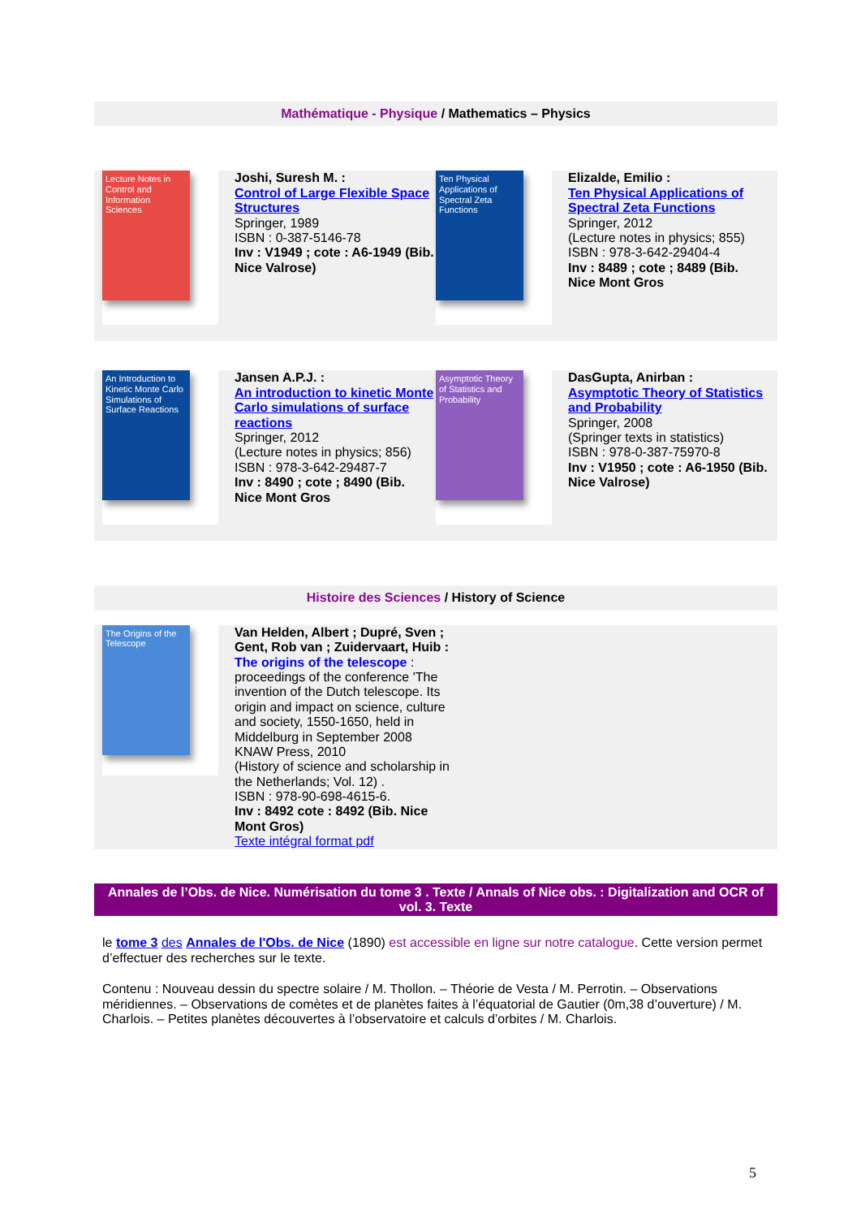Mathématique - Physique / Mathematics – Physics
Lecture Notes in Control and Information Sciences
Joshi, Suresh M. :
Control of Large Flexible Space Structures
Springer, 1989
ISBN : 0-387-5146-78
Inv : V1949 ; cote : A6-1949 (Bib. Nice Valrose)
Ten Physical Applications of Spectral Zeta Functions
Elizalde, Emilio :
Ten Physical Applications of Spectral Zeta Functions
Springer, 2012
(Lecture notes in physics; 855)
ISBN : 978-3-642-29404-4
Inv : 8489 ; cote ; 8489 (Bib. Nice Mont Gros
An Introduction to Kinetic Monte Carlo Simulations of Surface Reactions
Jansen A.P.J. :
An introduction to kinetic Monte Carlo simulations of surface reactions
Springer, 2012
(Lecture notes in physics; 856)
ISBN : 978-3-642-29487-7
Inv : 8490 ; cote ; 8490 (Bib. Nice Mont Gros
Asymptotic Theory of Statistics and Probability
DasGupta, Anirban :
Asymptotic Theory of Statistics and Probability
Springer, 2008
(Springer texts in statistics)
ISBN : 978-0-387-75970-8
Inv : V1950 ; cote : A6-1950 (Bib. Nice Valrose)
Histoire des Sciences / History of Science
The Origins of the Telescope
Van Helden, Albert ; Dupré, Sven ; Gent, Rob van ; Zuidervaart, Huib :
The origins of the telescope :
proceedings of the conference 'The invention of the Dutch telescope. Its origin and impact on science, culture and society, 1550-1650, held in Middelburg in September 2008
KNAW Press, 2010
(History of science and scholarship in the Netherlands; Vol. 12) .
ISBN : 978-90-698-4615-6.
Inv : 8492 cote : 8492 (Bib. Nice Mont Gros)
Texte intégral format pdf
Annales de l’Obs. de Nice. Numérisation du tome 3 . Texte / Annals of Nice obs. : Digitalization and OCR of vol. 3. Texte
le tome 3 des Annales de l'Obs. de Nice (1890) est accessible en ligne sur notre catalogue. Cette version permet d’effectuer des recherches sur le texte.
Contenu : Nouveau dessin du spectre solaire / M. Thollon. – Théorie de Vesta / M. Perrotin. – Observations méridiennes. – Observations de comètes et de planètes faites à l’équatorial de Gautier (0m,38 d’ouverture) / M. Charlois. – Petites planètes découvertes à l’observatoire et calculs d’orbites / M. Charlois.
5